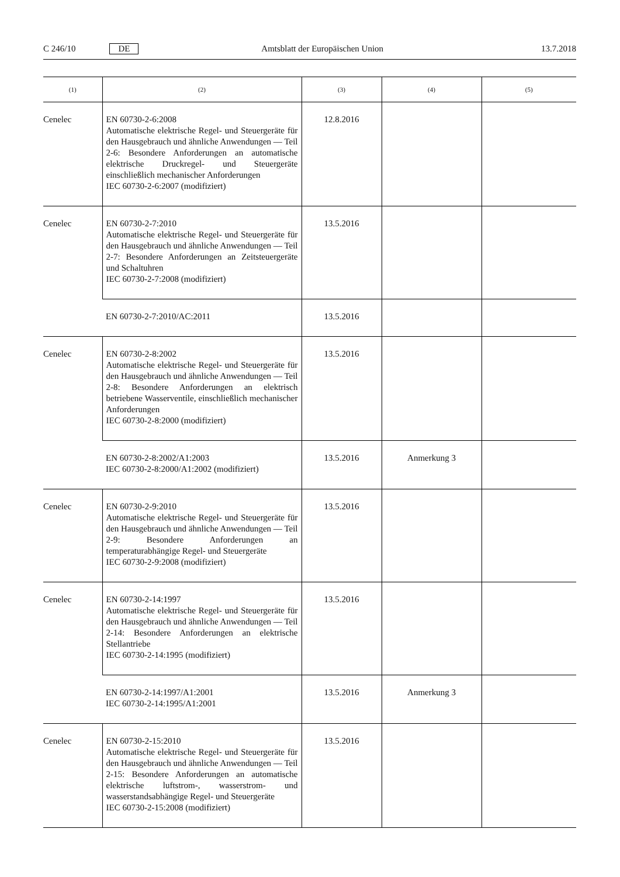C 246/10 DE Amtsblatt der Europäischen Union 13.7.2018
| (1) | (2) | (3) | (4) | (5) |
| --- | --- | --- | --- | --- |
| Cenelec | EN 60730-2-6:2008 Automatische elektrische Regel- und Steuergeräte für den Hausgebrauch und ähnliche Anwendungen — Teil 2-6: Besondere Anforderungen an automatische elektrische Druckregel- und Steuergeräte einschließlich mechanischer Anforderungen IEC 60730-2-6:2007 (modifiziert) | 12.8.2016 | | |
| Cenelec | EN 60730-2-7:2010 Automatische elektrische Regel- und Steuergeräte für den Hausgebrauch und ähnliche Anwendungen — Teil 2-7: Besondere Anforderungen an Zeitsteuergeräte und Schaltuhren IEC 60730-2-7:2008 (modifiziert) | 13.5.2016 | | |
| | EN 60730-2-7:2010/AC:2011 | 13.5.2016 | | |
| Cenelec | EN 60730-2-8:2002 Automatische elektrische Regel- und Steuergeräte für den Hausgebrauch und ähnliche Anwendungen — Teil 2-8: Besondere Anforderungen an elektrisch betriebene Wasserventile, einschließlich mechanischer Anforderungen IEC 60730-2-8:2000 (modifiziert) | 13.5.2016 | | |
| | EN 60730-2-8:2002/A1:2003 IEC 60730-2-8:2000/A1:2002 (modifiziert) | 13.5.2016 | Anmerkung 3 | |
| Cenelec | EN 60730-2-9:2010 Automatische elektrische Regel- und Steuergeräte für den Hausgebrauch und ähnliche Anwendungen — Teil 2-9: Besondere Anforderungen an temperaturabhängige Regel- und Steuergeräte IEC 60730-2-9:2008 (modifiziert) | 13.5.2016 | | |
| Cenelec | EN 60730-2-14:1997 Automatische elektrische Regel- und Steuergeräte für den Hausgebrauch und ähnliche Anwendungen — Teil 2-14: Besondere Anforderungen an elektrische Stellantriebe IEC 60730-2-14:1995 (modifiziert) | 13.5.2016 | | |
| | EN 60730-2-14:1997/A1:2001 IEC 60730-2-14:1995/A1:2001 | 13.5.2016 | Anmerkung 3 | |
| Cenelec | EN 60730-2-15:2010 Automatische elektrische Regel- und Steuergeräte für den Hausgebrauch und ähnliche Anwendungen — Teil 2-15: Besondere Anforderungen an automatische elektrische luftstrom-, wasserstrom- und wasserstandsabhängige Regel- und Steuergeräte IEC 60730-2-15:2008 (modifiziert) | 13.5.2016 | | |